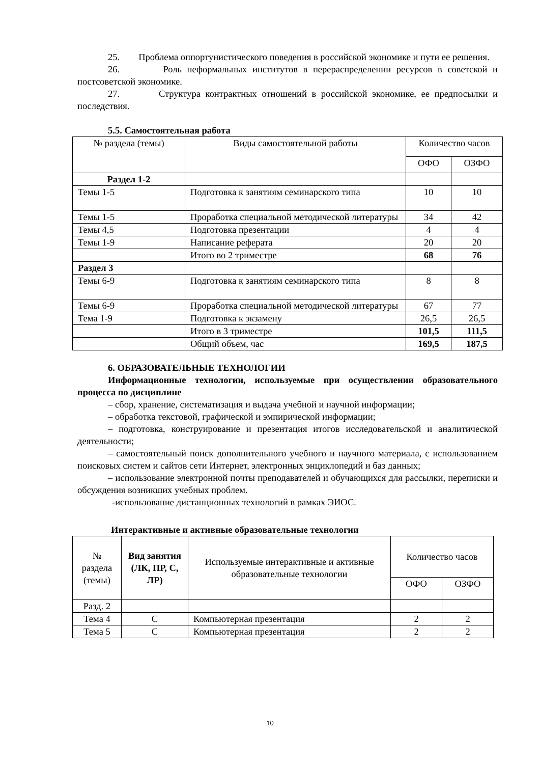25. Проблема оппортунистического поведения в российской экономике и пути ее решения.
26. Роль неформальных институтов в перераспределении ресурсов в советской и постсоветской экономике.
27. Структура контрактных отношений в российской экономике, ее предпосылки и последствия.
5.5. Самостоятельная работа
| № раздела (темы) | Виды самостоятельной работы | Количество часов | |
| | | ОФО | ОЗФО |
| Раздел 1-2 | | | |
| Темы 1-5 | Подготовка к занятиям семинарского типа | 10 | 10 |
| Темы 1-5 | Проработка специальной методической литературы | 34 | 42 |
| Темы 4,5 | Подготовка презентации | 4 | 4 |
| Темы 1-9 | Написание реферата | 20 | 20 |
| | Итого во 2 триместре | 68 | 76 |
| Раздел 3 | | | |
| Темы 6-9 | Подготовка к занятиям семинарского типа | 8 | 8 |
| Темы 6-9 | Проработка специальной методической литературы | 67 | 77 |
| Тема 1-9 | Подготовка к экзамену | 26,5 | 26,5 |
| | Итого в 3 триместре | 101,5 | 111,5 |
| | Общий объем, час | 169,5 | 187,5 |
6. ОБРАЗОВАТЕЛЬНЫЕ ТЕХНОЛОГИИ
Информационные технологии, используемые при осуществлении образовательного процесса по дисциплине
– сбор, хранение, систематизация и выдача учебной и научной информации;
– обработка текстовой, графической и эмпирической информации;
– подготовка, конструирование и презентация итогов исследовательской и аналитической деятельности;
– самостоятельный поиск дополнительного учебного и научного материала, с использованием поисковых систем и сайтов сети Интернет, электронных энциклопедий и баз данных;
– использование электронной почты преподавателей и обучающихся для рассылки, переписки и обсуждения возникших учебных проблем.
-использование дистанционных технологий в рамках ЭИОС.
Интерактивные и активные образовательные технологии
| № раздела (темы) | Вид занятия (ЛК, ПР, С, ЛР) | Используемые интерактивные и активные образовательные технологии | Количество часов | |
| | | | ОФО | ОЗФО |
| Разд. 2 | | | | |
| Тема 4 | С | Компьютерная презентация | 2 | 2 |
| Тема 5 | С | Компьютерная презентация | 2 | 2 |
10